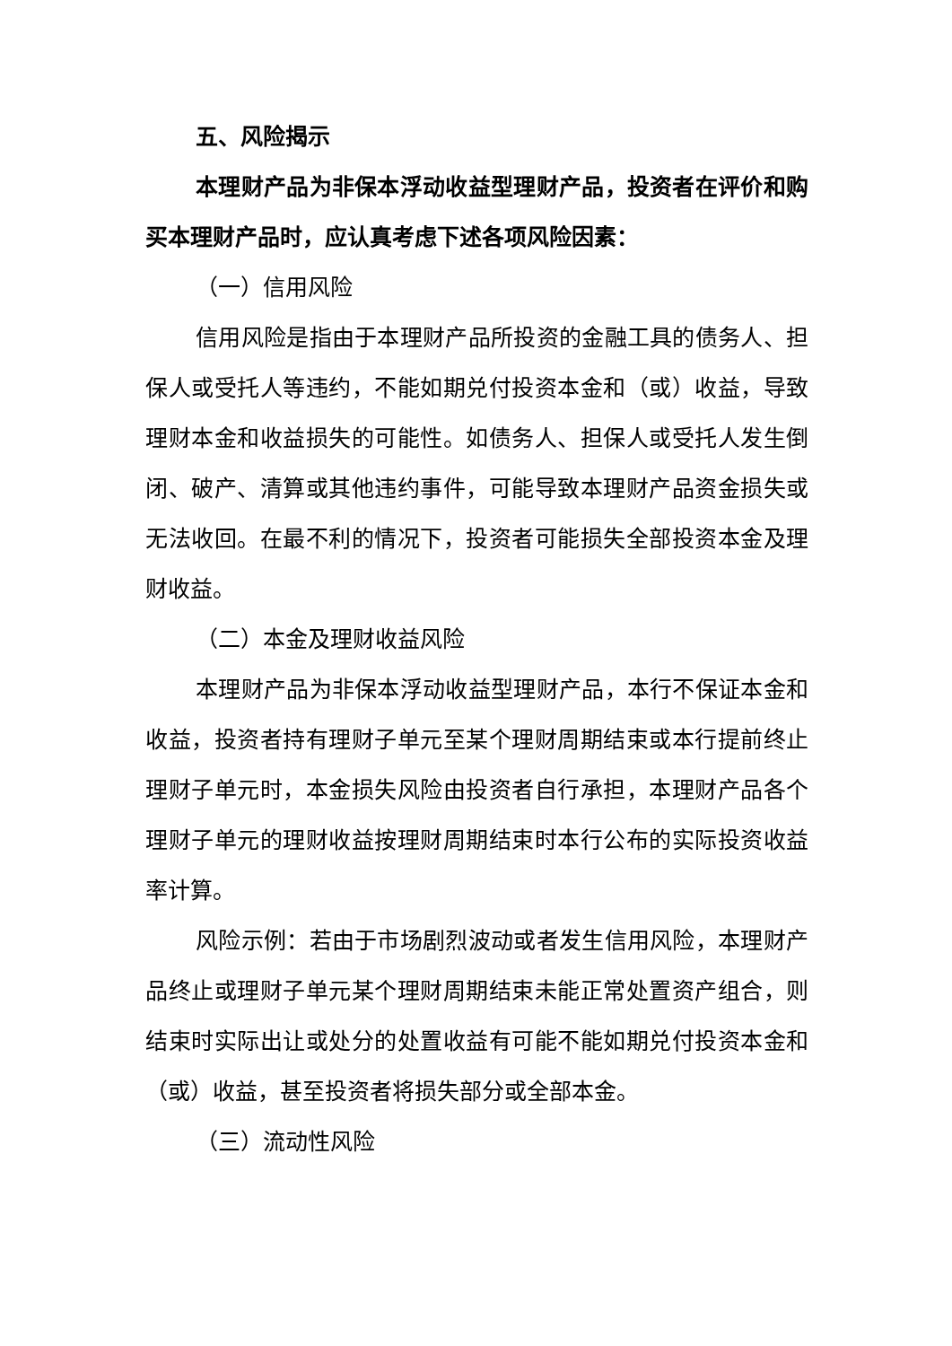五、风险揭示
本理财产品为非保本浮动收益型理财产品，投资者在评价和购买本理财产品时，应认真考虑下述各项风险因素：
（一）信用风险
信用风险是指由于本理财产品所投资的金融工具的债务人、担保人或受托人等违约，不能如期兑付投资本金和（或）收益，导致理财本金和收益损失的可能性。如债务人、担保人或受托人发生倒闭、破产、清算或其他违约事件，可能导致本理财产品资金损失或无法收回。在最不利的情况下，投资者可能损失全部投资本金及理财收益。
（二）本金及理财收益风险
本理财产品为非保本浮动收益型理财产品，本行不保证本金和收益，投资者持有理财子单元至某个理财周期结束或本行提前终止理财子单元时，本金损失风险由投资者自行承担，本理财产品各个理财子单元的理财收益按理财周期结束时本行公布的实际投资收益率计算。
风险示例：若由于市场剧烈波动或者发生信用风险，本理财产品终止或理财子单元某个理财周期结束未能正常处置资产组合，则结束时实际出让或处分的处置收益有可能不能如期兑付投资本金和（或）收益，甚至投资者将损失部分或全部本金。
（三）流动性风险